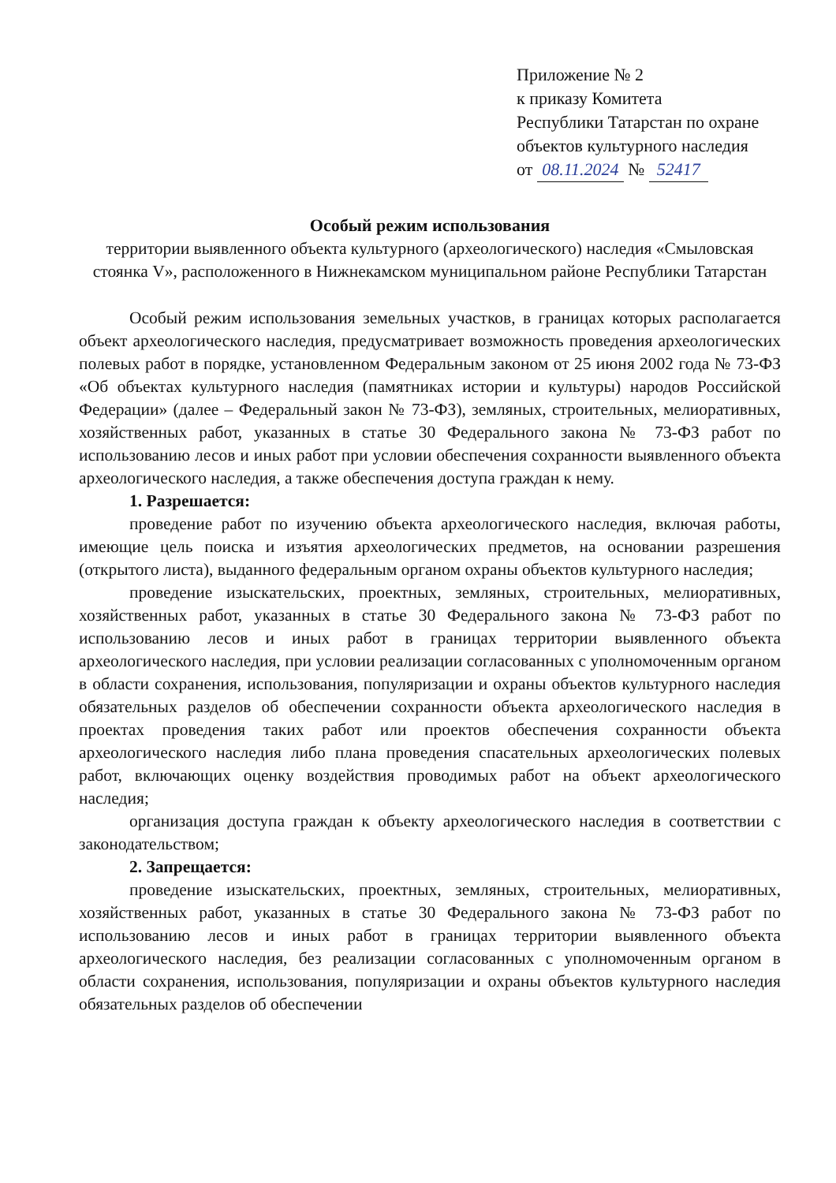Приложение № 2
к приказу Комитета
Республики Татарстан по охране
объектов культурного наследия
от 08.11.2024 № 52417
Особый режим использования
территории выявленного объекта культурного (археологического) наследия «Смыловская стоянка V», расположенного в Нижнекамском муниципальном районе Республики Татарстан
Особый режим использования земельных участков, в границах которых располагается объект археологического наследия, предусматривает возможность проведения археологических полевых работ в порядке, установленном Федеральным законом от 25 июня 2002 года № 73-ФЗ «Об объектах культурного наследия (памятниках истории и культуры) народов Российской Федерации» (далее – Федеральный закон № 73-ФЗ), земляных, строительных, мелиоративных, хозяйственных работ, указанных в статье 30 Федерального закона № 73-ФЗ работ по использованию лесов и иных работ при условии обеспечения сохранности выявленного объекта археологического наследия, а также обеспечения доступа граждан к нему.
1. Разрешается:
проведение работ по изучению объекта археологического наследия, включая работы, имеющие цель поиска и изъятия археологических предметов, на основании разрешения (открытого листа), выданного федеральным органом охраны объектов культурного наследия;
проведение изыскательских, проектных, земляных, строительных, мелиоративных, хозяйственных работ, указанных в статье 30 Федерального закона № 73-ФЗ работ по использованию лесов и иных работ в границах территории выявленного объекта археологического наследия, при условии реализации согласованных с уполномоченным органом в области сохранения, использования, популяризации и охраны объектов культурного наследия обязательных разделов об обеспечении сохранности объекта археологического наследия в проектах проведения таких работ или проектов обеспечения сохранности объекта археологического наследия либо плана проведения спасательных археологических полевых работ, включающих оценку воздействия проводимых работ на объект археологического наследия;
организация доступа граждан к объекту археологического наследия в соответствии с законодательством;
2. Запрещается:
проведение изыскательских, проектных, земляных, строительных, мелиоративных, хозяйственных работ, указанных в статье 30 Федерального закона № 73-ФЗ работ по использованию лесов и иных работ в границах территории выявленного объекта археологического наследия, без реализации согласованных с уполномоченным органом в области сохранения, использования, популяризации и охраны объектов культурного наследия обязательных разделов об обеспечении